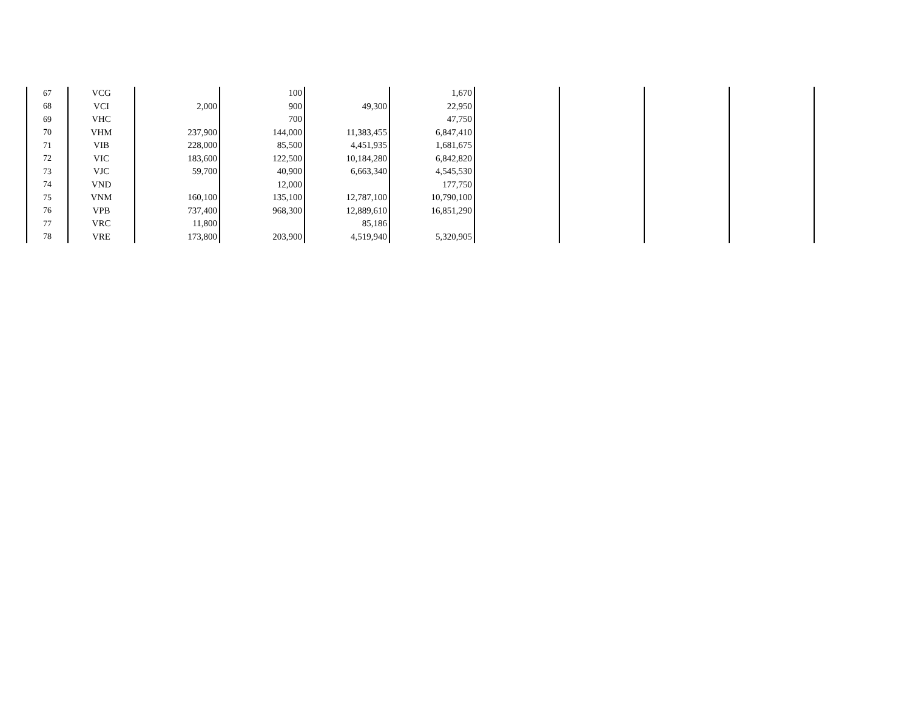| 67 | VCG | | 100 | | 1,670 | | | | |
| 68 | VCI | 2,000 | 900 | 49,300 | 22,950 | | | | |
| 69 | VHC | | 700 | | 47,750 | | | | |
| 70 | VHM | 237,900 | 144,000 | 11,383,455 | 6,847,410 | | | | |
| 71 | VIB | 228,000 | 85,500 | 4,451,935 | 1,681,675 | | | | |
| 72 | VIC | 183,600 | 122,500 | 10,184,280 | 6,842,820 | | | | |
| 73 | VJC | 59,700 | 40,900 | 6,663,340 | 4,545,530 | | | | |
| 74 | VND | | 12,000 | | 177,750 | | | | |
| 75 | VNM | 160,100 | 135,100 | 12,787,100 | 10,790,100 | | | | |
| 76 | VPB | 737,400 | 968,300 | 12,889,610 | 16,851,290 | | | | |
| 77 | VRC | 11,800 | | 85,186 | | | | | |
| 78 | VRE | 173,800 | 203,900 | 4,519,940 | 5,320,905 | | | | |